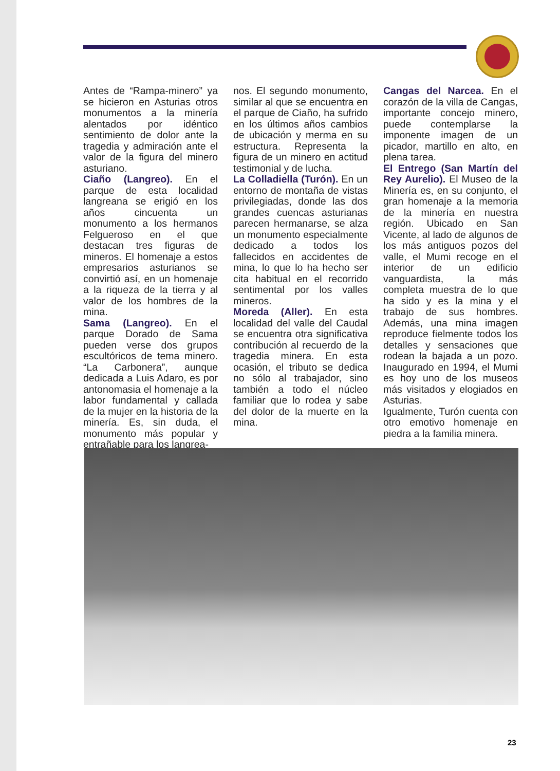Antes de “Rampa-minero” ya se hicieron en Asturias otros monumentos a la minería alentados por idéntico sentimiento de dolor ante la tragedia y admiración ante el valor de la figura del minero asturiano.
Ciaño (Langreo). En el parque de esta localidad langreana se erigió en los años cincuenta un monumento a los hermanos Felgueroso en el que destacan tres figuras de mineros. El homenaje a estos empresarios asturianos se convirtió así, en un homenaje a la riqueza de la tierra y al valor de los hombres de la mina.
Sama (Langreo). En el parque Dorado de Sama pueden verse dos grupos escultóricos de tema minero. “La Carbonera”, aunque dedicada a Luis Adaro, es por antonomasia el homenaje a la labor fundamental y callada de la mujer en la historia de la minería. Es, sin duda, el monumento más popular y entrañable para los langrea-
nos. El segundo monumento, similar al que se encuentra en el parque de Ciaño, ha sufrido en los últimos años cambios de ubicación y merma en su estructura. Representa la figura de un minero en actitud testimonial y de lucha.
La Colladiella (Turón). En un entorno de montaña de vistas privilegiadas, donde las dos grandes cuencas asturianas parecen hermanarse, se alza un monumento especialmente dedicado a todos los fallecidos en accidentes de mina, lo que lo ha hecho ser cita habitual en el recorrido sentimental por los valles mineros.
Moreda (Aller). En esta localidad del valle del Caudal se encuentra otra significativa contribución al recuerdo de la tragedia minera. En esta ocasión, el tributo se dedica no sólo al trabajador, sino también a todo el núcleo familiar que lo rodea y sabe del dolor de la muerte en la mina.
Cangas del Narcea. En el corazón de la villa de Cangas, importante concejo minero, puede contemplarse la imponente imagen de un picador, martillo en alto, en plena tarea.
El Entrego (San Martín del Rey Aurelio). El Museo de la Minería es, en su conjunto, el gran homenaje a la memoria de la minería en nuestra región. Ubicado en San Vicente, al lado de algunos de los más antiguos pozos del valle, el Mumi recoge en el interior de un edificio vanguardista, la más completa muestra de lo que ha sido y es la mina y el trabajo de sus hombres. Además, una mina imagen reproduce fielmente todos los detalles y sensaciones que rodean la bajada a un pozo. Inaugurado en 1994, el Mumi es hoy uno de los museos más visitados y elogiados en Asturias.
Igualmente, Turón cuenta con otro emotivo homenaje en piedra a la familia minera.
23